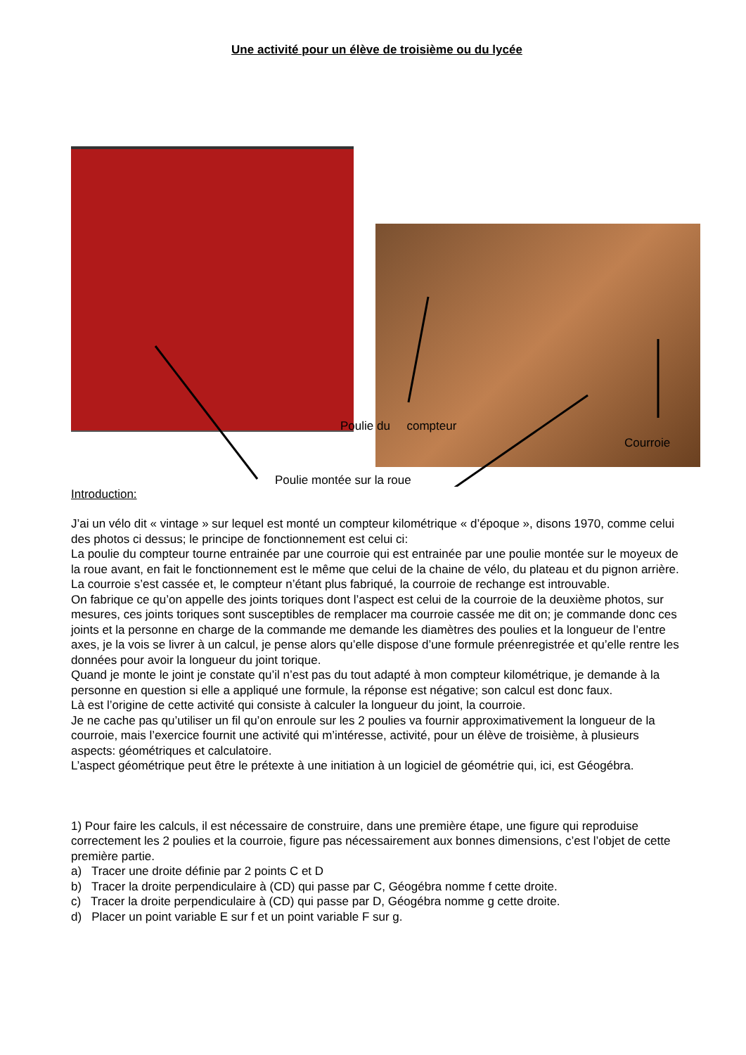Une activité pour un élève de troisième ou du lycée
Poulie du compteur
Courroie
Poulie montée sur la roue
Introduction:
J’ai un vélo dit « vintage » sur lequel est monté un compteur kilométrique « d’époque », disons 1970, comme celui des photos ci dessus; le principe de fonctionnement est celui ci:
La poulie du compteur tourne entrainée par une courroie qui est entrainée par une poulie montée sur le moyeux de la roue avant, en fait le fonctionnement est le même que celui de la chaine de vélo, du plateau et du pignon arrière.
La courroie s’est cassée et, le compteur n’étant plus fabriqué, la courroie de rechange est introuvable.
On fabrique ce qu’on appelle des joints toriques dont l’aspect est celui de la courroie de la deuxième photos, sur mesures, ces joints toriques sont susceptibles de remplacer ma courroie cassée me dit on; je commande donc ces joints et la personne en charge de la commande me demande les diamètres des poulies et la longueur de l’entre axes, je la vois se livrer à un calcul, je pense alors qu’elle dispose d’une formule préenregistrée et qu’elle rentre les données pour avoir la longueur du joint torique.
Quand je monte le joint je constate qu’il n’est pas du tout adapté à mon compteur kilométrique, je demande à la personne en question si elle a appliqué une formule, la réponse est négative; son calcul est donc faux.
Là est l’origine de cette activité qui consiste à calculer la longueur du joint, la courroie.
Je ne cache pas qu’utiliser un fil qu’on enroule sur les 2 poulies va fournir approximativement la longueur de la courroie, mais l’exercice fournit une activité qui m’intéresse, activité, pour un élève de troisième, à plusieurs aspects: géométriques et calculatoire.
L’aspect géométrique peut être le prétexte à une initiation à un logiciel de géométrie qui, ici, est Géogébra.
1) Pour faire les calculs, il est nécessaire de construire, dans une première étape, une figure qui reproduise correctement les 2 poulies et la courroie, figure pas nécessairement aux bonnes dimensions, c’est l’objet de cette première partie.
a) Tracer une droite définie par 2 points C et D
b) Tracer la droite perpendiculaire à (CD) qui passe par C, Géogébra nomme f cette droite.
c) Tracer la droite perpendiculaire à (CD) qui passe par D, Géogébra nomme g cette droite.
d) Placer un point variable E sur f et un point variable F sur g.